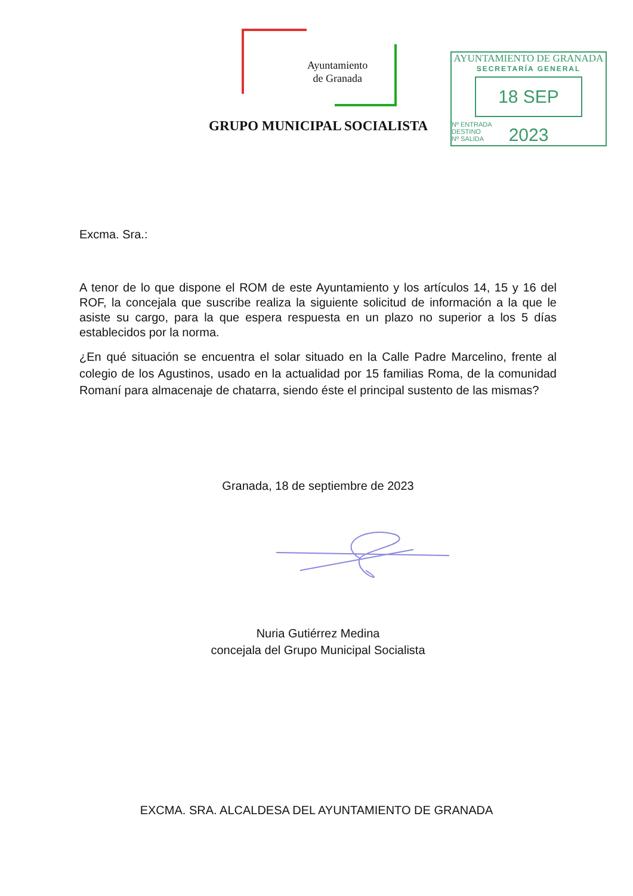Ayuntamiento
de Granada
AYUNTAMIENTO DE GRANADA
SECRETARÍA GENERAL
18 SEP 2023
Nº ENTRADA
DESTINO
Nº SALIDA
GRUPO MUNICIPAL SOCIALISTA
Excma. Sra.:
A tenor de lo que dispone el ROM de este Ayuntamiento y los artículos 14, 15 y 16 del ROF, la concejala que suscribe realiza la siguiente solicitud de información a la que le asiste su cargo, para la que espera respuesta en un plazo no superior a los 5 días establecidos por la norma.
¿En qué situación se encuentra el solar situado en la Calle Padre Marcelino, frente al colegio de los Agustinos, usado en la actualidad por 15 familias Roma, de la comunidad Romaní para almacenaje de chatarra, siendo éste el principal sustento de las mismas?
Granada, 18 de septiembre de 2023
Nuria Gutiérrez Medina
concejala del Grupo Municipal Socialista
EXCMA. SRA. ALCALDESA DEL AYUNTAMIENTO DE GRANADA